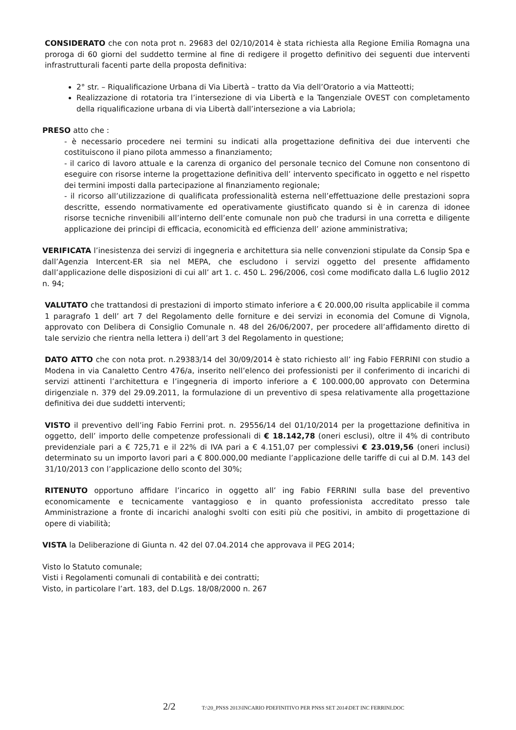CONSIDERATO che con nota prot n. 29683 del 02/10/2014 è stata richiesta alla Regione Emilia Romagna una proroga di 60 giorni del suddetto termine al fine di redigere il progetto definitivo dei seguenti due interventi infrastrutturali facenti parte della proposta definitiva:
2° str. – Riqualificazione Urbana di Via Libertà – tratto da Via dell’Oratorio a via Matteotti;
Realizzazione di rotatoria tra l’intersezione di via Libertà e la Tangenziale OVEST con completamento della riqualificazione urbana di via Libertà dall’intersezione a via Labriola;
PRESO atto che :
- è necessario procedere nei termini su indicati alla progettazione definitiva dei due interventi che costituiscono il piano pilota ammesso a finanziamento;
- il carico di lavoro attuale e la carenza di organico del personale tecnico del Comune non consentono di eseguire con risorse interne la progettazione definitiva dell’ intervento specificato in oggetto e nel rispetto dei termini imposti dalla partecipazione al finanziamento regionale;
- il ricorso all’utilizzazione di qualificata professionalità esterna nell’effettuazione delle prestazioni sopra descritte, essendo normativamente ed operativamente giustificato quando si è in carenza di idonee risorse tecniche rinvenibili all’interno dell’ente comunale non può che tradursi in una corretta e diligente applicazione dei principi di efficacia, economicità ed efficienza dell’ azione amministrativa;
VERIFICATA l’inesistenza dei servizi di ingegneria e architettura sia nelle convenzioni stipulate da Consip Spa e dall’Agenzia Intercent-ER sia nel MEPA, che escludono i servizi oggetto del presente affidamento dall’applicazione delle disposizioni di cui all’ art 1. c. 450 L. 296/2006, così come modificato dalla L.6 luglio 2012 n. 94;
VALUTATO che trattandosi di prestazioni di importo stimato inferiore a € 20.000,00 risulta applicabile il comma 1 paragrafo 1 dell’ art 7 del Regolamento delle forniture e dei servizi in economia del Comune di Vignola, approvato con Delibera di Consiglio Comunale n. 48 del 26/06/2007, per procedere all’affidamento diretto di tale servizio che rientra nella lettera i) dell’art 3 del Regolamento in questione;
DATO ATTO che con nota prot. n.29383/14 del 30/09/2014 è stato richiesto all’ ing Fabio FERRINI con studio a Modena in via Canaletto Centro 476/a, inserito nell’elenco dei professionisti per il conferimento di incarichi di servizi attinenti l’architettura e l’ingegneria di importo inferiore a € 100.000,00 approvato con Determina dirigenziale n. 379 del 29.09.2011, la formulazione di un preventivo di spesa relativamente alla progettazione definitiva dei due suddetti interventi;
VISTO il preventivo dell’ing Fabio Ferrini prot. n. 29556/14 del 01/10/2014 per la progettazione definitiva in oggetto, dell’ importo delle competenze professionali di € 18.142,78 (oneri esclusi), oltre il 4% di contributo previdenziale pari a € 725,71 e il 22% di IVA pari a € 4.151,07 per complessivi € 23.019,56 (oneri inclusi) determinato su un importo lavori pari a € 800.000,00 mediante l’applicazione delle tariffe di cui al D.M. 143 del 31/10/2013 con l’applicazione dello sconto del 30%;
RITENUTO opportuno affidare l’incarico in oggetto all’ ing Fabio FERRINI sulla base del preventivo economicamente e tecnicamente vantaggioso e in quanto professionista accreditato presso tale Amministrazione a fronte di incarichi analoghi svolti con esiti più che positivi, in ambito di progettazione di opere di viabilità;
VISTA la Deliberazione di Giunta n. 42 del 07.04.2014 che approvava il PEG 2014;
Visto lo Statuto comunale;
Visti i Regolamenti comunali di contabilità e dei contratti;
Visto, in particolare l’art. 183, del D.Lgs. 18/08/2000 n. 267
2/2 T:\20_PNSS 2013\INCARIO PDEFINITIVO PER PNSS SET 2014\DET INC FERRINI.DOC